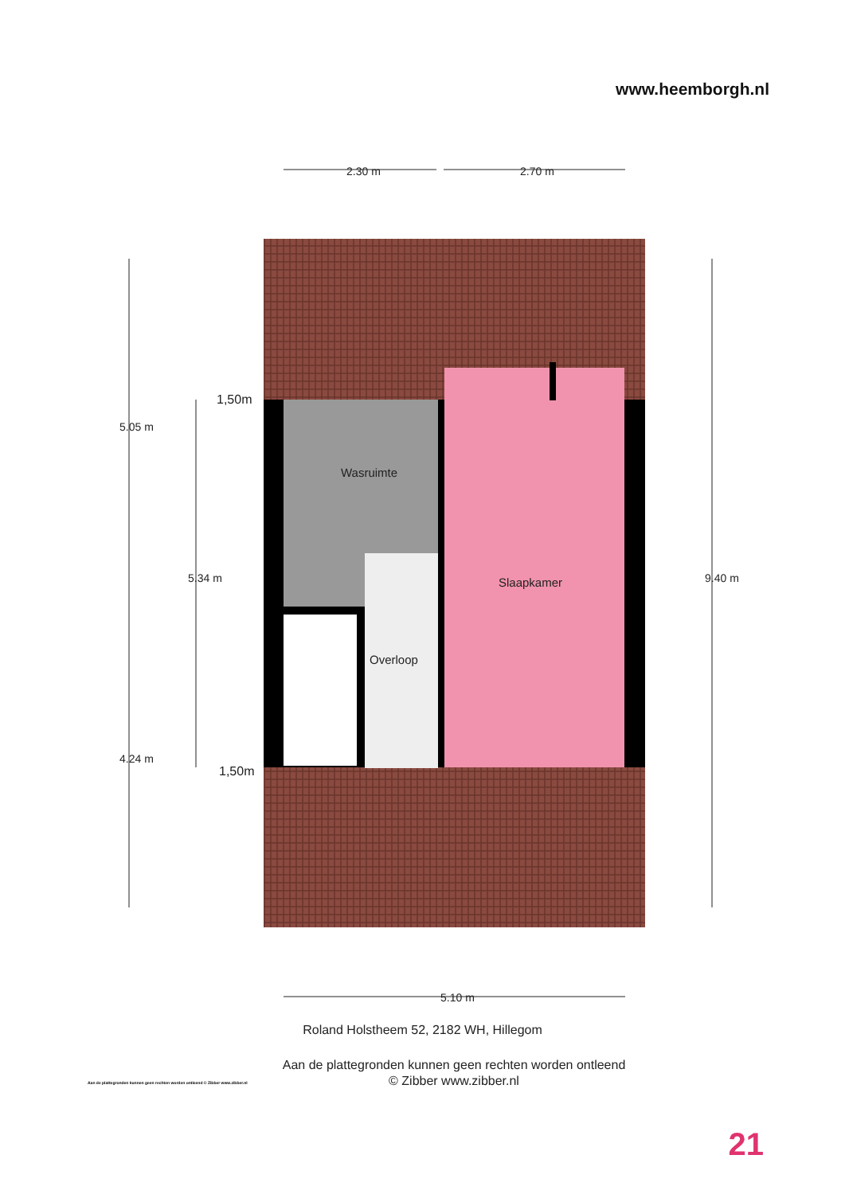www.heemborgh.nl
2.30 m 2.70 m
5.10 m
5.05 m
4.24 m
5.34 m 9.40 m
1,50m
1,50m
Wasruimte
Slaapkamer
Overloop
Roland Holstheem 52, 2182 WH, Hillegom
Aan de plattegronden kunnen geen rechten worden ontleend
© Zibber www.zibber.nl
Aan de plattegronden kunnen geen rechten worden ontleend © Zibber www.zibber.nl
21